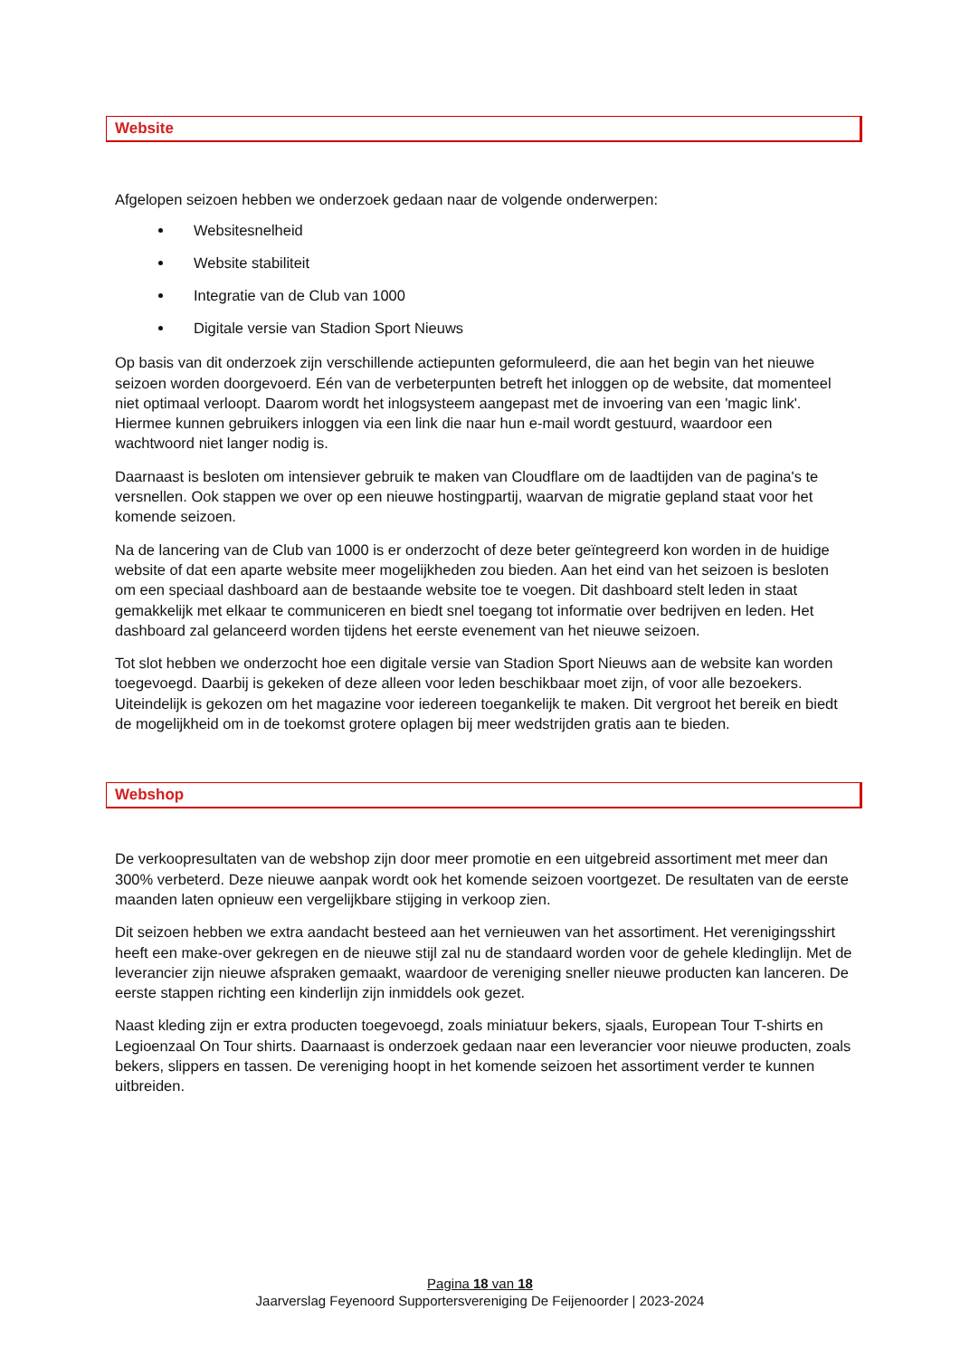Website
Afgelopen seizoen hebben we onderzoek gedaan naar de volgende onderwerpen:
Websitesnelheid
Website stabiliteit
Integratie van de Club van 1000
Digitale versie van Stadion Sport Nieuws
Op basis van dit onderzoek zijn verschillende actiepunten geformuleerd, die aan het begin van het nieuwe seizoen worden doorgevoerd. Eén van de verbeterpunten betreft het inloggen op de website, dat momenteel niet optimaal verloopt. Daarom wordt het inlogsysteem aangepast met de invoering van een 'magic link'. Hiermee kunnen gebruikers inloggen via een link die naar hun e-mail wordt gestuurd, waardoor een wachtwoord niet langer nodig is.
Daarnaast is besloten om intensiever gebruik te maken van Cloudflare om de laadtijden van de pagina's te versnellen. Ook stappen we over op een nieuwe hostingpartij, waarvan de migratie gepland staat voor het komende seizoen.
Na de lancering van de Club van 1000 is er onderzocht of deze beter geïntegreerd kon worden in de huidige website of dat een aparte website meer mogelijkheden zou bieden. Aan het eind van het seizoen is besloten om een speciaal dashboard aan de bestaande website toe te voegen. Dit dashboard stelt leden in staat gemakkelijk met elkaar te communiceren en biedt snel toegang tot informatie over bedrijven en leden. Het dashboard zal gelanceerd worden tijdens het eerste evenement van het nieuwe seizoen.
Tot slot hebben we onderzocht hoe een digitale versie van Stadion Sport Nieuws aan de website kan worden toegevoegd. Daarbij is gekeken of deze alleen voor leden beschikbaar moet zijn, of voor alle bezoekers. Uiteindelijk is gekozen om het magazine voor iedereen toegankelijk te maken. Dit vergroot het bereik en biedt de mogelijkheid om in de toekomst grotere oplagen bij meer wedstrijden gratis aan te bieden.
Webshop
De verkoopresultaten van de webshop zijn door meer promotie en een uitgebreid assortiment met meer dan 300% verbeterd. Deze nieuwe aanpak wordt ook het komende seizoen voortgezet. De resultaten van de eerste maanden laten opnieuw een vergelijkbare stijging in verkoop zien.
Dit seizoen hebben we extra aandacht besteed aan het vernieuwen van het assortiment. Het verenigingsshirt heeft een make-over gekregen en de nieuwe stijl zal nu de standaard worden voor de gehele kledinglijn. Met de leverancier zijn nieuwe afspraken gemaakt, waardoor de vereniging sneller nieuwe producten kan lanceren. De eerste stappen richting een kinderlijn zijn inmiddels ook gezet.
Naast kleding zijn er extra producten toegevoegd, zoals miniatuur bekers, sjaals, European Tour T-shirts en Legioenzaal On Tour shirts. Daarnaast is onderzoek gedaan naar een leverancier voor nieuwe producten, zoals bekers, slippers en tassen. De vereniging hoopt in het komende seizoen het assortiment verder te kunnen uitbreiden.
Pagina 18 van 18
Jaarverslag Feyenoord Supportersvereniging De Feijenoorder | 2023-2024